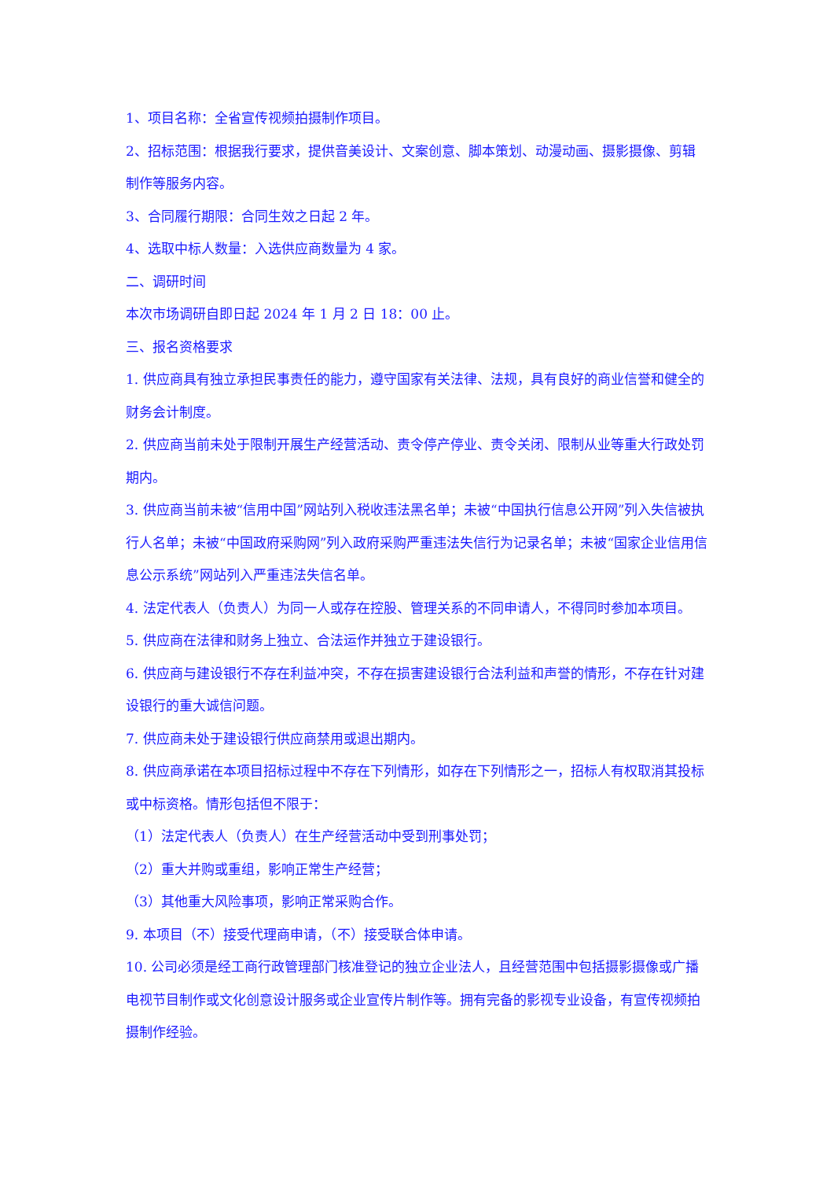1、项目名称：全省宣传视频拍摄制作项目。
2、招标范围：根据我行要求，提供音美设计、文案创意、脚本策划、动漫动画、摄影摄像、剪辑制作等服务内容。
3、合同履行期限：合同生效之日起 2 年。
4、选取中标人数量：入选供应商数量为 4 家。
二、调研时间
本次市场调研自即日起 2024 年 1 月 2 日 18：00 止。
三、报名资格要求
1. 供应商具有独立承担民事责任的能力，遵守国家有关法律、法规，具有良好的商业信誉和健全的财务会计制度。
2. 供应商当前未处于限制开展生产经营活动、责令停产停业、责令关闭、限制从业等重大行政处罚期内。
3. 供应商当前未被“信用中国”网站列入税收违法黑名单；未被“中国执行信息公开网”列入失信被执行人名单；未被“中国政府采购网”列入政府采购严重违法失信行为记录名单；未被“国家企业信用信息公示系统”网站列入严重违法失信名单。
4. 法定代表人（负责人）为同一人或存在控股、管理关系的不同申请人，不得同时参加本项目。
5. 供应商在法律和财务上独立、合法运作并独立于建设银行。
6. 供应商与建设银行不存在利益冲突，不存在损害建设银行合法利益和声誉的情形，不存在针对建设银行的重大诚信问题。
7. 供应商未处于建设银行供应商禁用或退出期内。
8. 供应商承诺在本项目招标过程中不存在下列情形，如存在下列情形之一，招标人有权取消其投标或中标资格。情形包括但不限于：
（1）法定代表人（负责人）在生产经营活动中受到刑事处罚；
（2）重大并购或重组，影响正常生产经营；
（3）其他重大风险事项，影响正常采购合作。
9. 本项目（不）接受代理商申请，（不）接受联合体申请。
10. 公司必须是经工商行政管理部门核准登记的独立企业法人，且经营范围中包括摄影摄像或广播电视节目制作或文化创意设计服务或企业宣传片制作等。拥有完备的影视专业设备，有宣传视频拍摄制作经验。